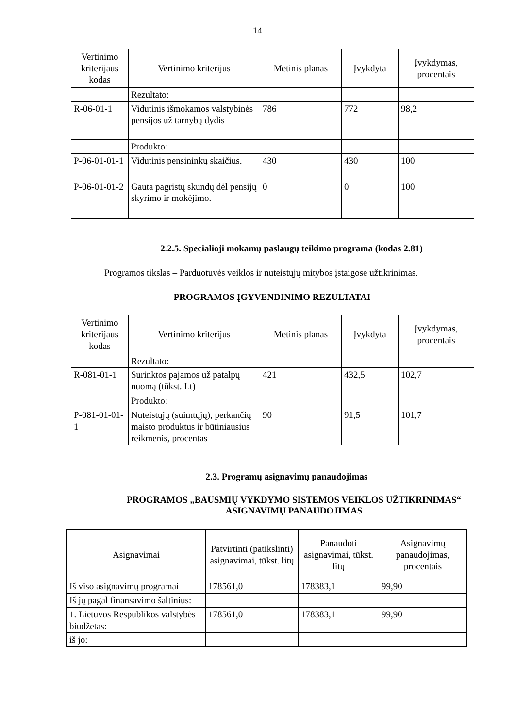14
| Vertinimo kriterijaus kodas | Vertinimo kriterijus | Metinis planas | Įvykdyta | Įvykdymas, procentais |
| --- | --- | --- | --- | --- |
| | Rezultato: | | | |
| R-06-01-1 | Vidutinis išmokamos valstybinės pensijos už tarnybą dydis | 786 | 772 | 98,2 |
| | Produkto: | | | |
| P-06-01-01-1 | Vidutinis pensininkų skaičius. | 430 | 430 | 100 |
| P-06-01-01-2 | Gauta pagristų skundų dėl pensijų skyrimo ir mokėjimo. | 0 | 0 | 100 |
2.2.5. Specialioji mokamų paslaugų teikimo programa (kodas 2.81)
Programos tikslas – Parduotuvės veiklos ir nuteistųjų mitybos įstaigose užtikrinimas.
PROGRAMOS ĮGYVENDINIMO REZULTATAI
| Vertinimo kriterijaus kodas | Vertinimo kriterijus | Metinis planas | Įvykdyta | Įvykdymas, procentais |
| --- | --- | --- | --- | --- |
| | Rezultato: | | | |
| R-081-01-1 | Surinktos pajamos už patalpų nuomą (tūkst. Lt) | 421 | 432,5 | 102,7 |
| | Produkto: | | | |
| P-081-01-01-1 | Nuteistųjų (suimtųjų), perkančių maisto produktus ir būtiniausius reikmenis, procentas | 90 | 91,5 | 101,7 |
2.3. Programų asignavimų panaudojimas
PROGRAMOS „BAUSMIŲ VYKDYMO SISTEMOS VEIKLOS UŽTIKRINIMAS“
ASIGNAVIMŲ PANAUDOJIMAS
| Asignavimai | Patvirtinti (patikslinti) asignavimai, tūkst. litų | Panaudoti asignavimai, tūkst. litų | Asignavimų panaudojimas, procentais |
| --- | --- | --- | --- |
| Iš viso asignavimų programai | 178561,0 | 178383,1 | 99,90 |
| Iš jų pagal finansavimo šaltinius: | | | |
| 1. Lietuvos Respublikos valstybės biudžetas: | 178561,0 | 178383,1 | 99,90 |
| iš jo: | | | |